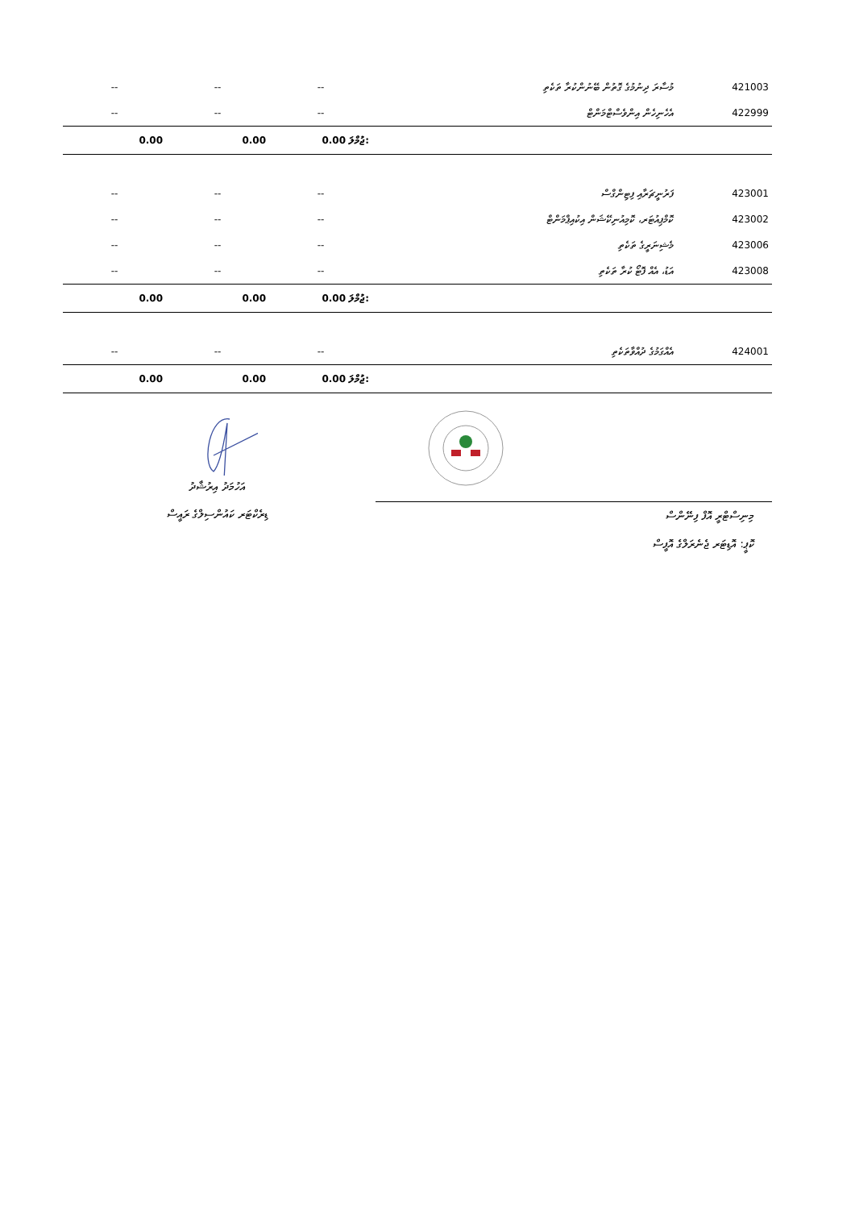| -- | -- | -- | މުސާރަ ދިނުމުގެ ގޮތުން ބޭނުންކުރާ ތަކެތި | 421003 |
| -- | -- | -- | އެހެނިހެން އިންވެސްޓްމަންޓް | 422999 |
| 0.00 | 0.00 | 0.00 ޖުމްލަ: | | |
| -- | -- | -- | ފަރުނީޗަރާއި ފިޓިންގްސް | 423001 |
| -- | -- | -- | ކޮމްޕިއުޓަރ، ކޮމިއުނިކޭޝަން އިކުއިޕްމަންޓް | 423002 |
| -- | -- | -- | މެޝިނަރީގެ ތަކެތި | 423006 |
| -- | -- | -- | އަޑު، އެއް ފޮޓޯ ކުރާ ތަކެތި | 423008 |
| 0.00 | 0.00 | 0.00 ޖުމްލަ: | | |
| -- | -- | -- | އެއްގަމުގެ ދުއްވާތަކެތި | 424001 |
| 0.00 | 0.00 | 0.00 ޖުމްލަ: | | |
އަހުމަދު އިރުޝާދު
ޑިރެކްޓަރ ކައުންސިލްގެ ރައީސް
މިނިސްޓްރީ އޮފް ފިނޭންސް
ކޮޕީ: އޮޑިޓަރ ޖެނެރަލްގެ އޮފީސް